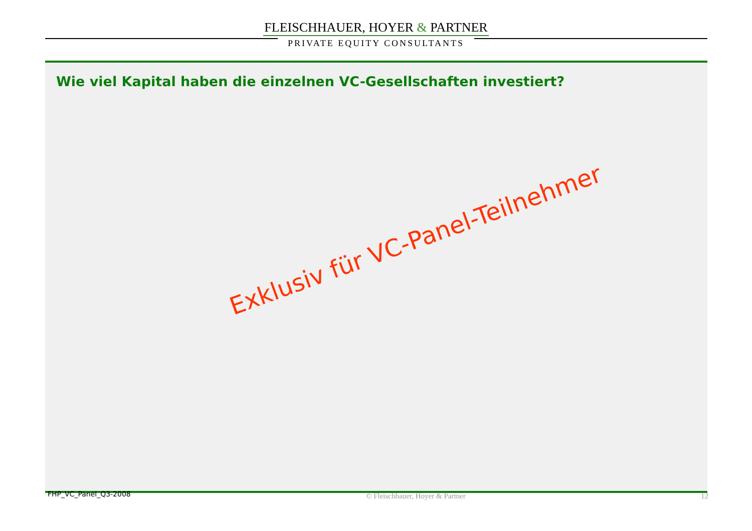FLEISCHHAUER, HOYER & PARTNER
PRIVATE EQUITY CONSULTANTS
Wie viel Kapital haben die einzelnen VC-Gesellschaften investiert?
Exklusiv für VC-Panel-Teilnehmer
FHP_VC_Panel_Q3-2008 © Fleischhauer, Hoyer & Partner 12